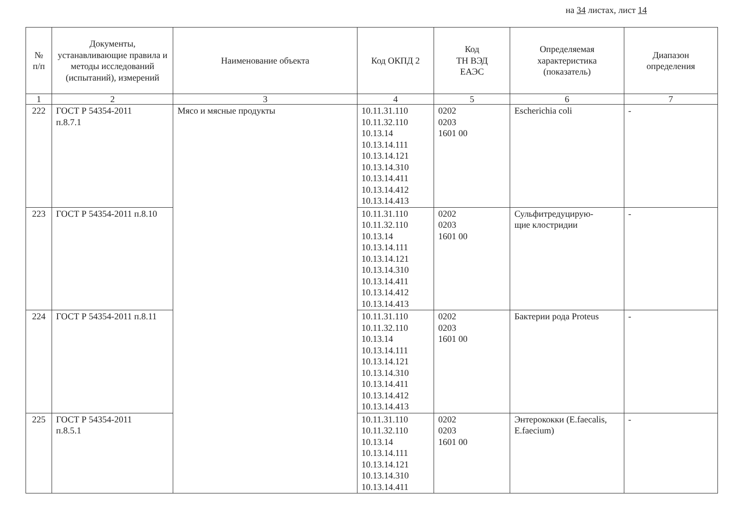на 34 листах, лист 14
| № п/п | Документы, устанавливающие правила и методы исследований (испытаний), измерений | Наименование объекта | Код ОКПД 2 | Код ТН ВЭД ЕАЭС | Определяемая характеристика (показатель) | Диапазон определения |
| --- | --- | --- | --- | --- | --- | --- |
| 1 | 2 | 3 | 4 | 5 | 6 | 7 |
| 222 | ГОСТ Р 54354-2011 п.8.7.1 | Мясо и мясные продукты | 10.11.31.110 10.11.32.110 10.13.14 10.13.14.111 10.13.14.121 10.13.14.310 10.13.14.411 10.13.14.412 10.13.14.413 | 0202 0203 1601 00 | Escherichia coli | - |
| 223 | ГОСТ Р 54354-2011 п.8.10 | | 10.11.31.110 10.11.32.110 10.13.14 10.13.14.111 10.13.14.121 10.13.14.310 10.13.14.411 10.13.14.412 10.13.14.413 | 0202 0203 1601 00 | Сульфитредуцирую- щие клостридии | - |
| 224 | ГОСТ Р 54354-2011 п.8.11 | | 10.11.31.110 10.11.32.110 10.13.14 10.13.14.111 10.13.14.121 10.13.14.310 10.13.14.411 10.13.14.412 10.13.14.413 | 0202 0203 1601 00 | Бактерии рода Proteus | - |
| 225 | ГОСТ Р 54354-2011 п.8.5.1 | | 10.11.31.110 10.11.32.110 10.13.14 10.13.14.111 10.13.14.121 10.13.14.310 10.13.14.411 | 0202 0203 1601 00 | Энтерококки (E.faecalis, E.faecium) | - |